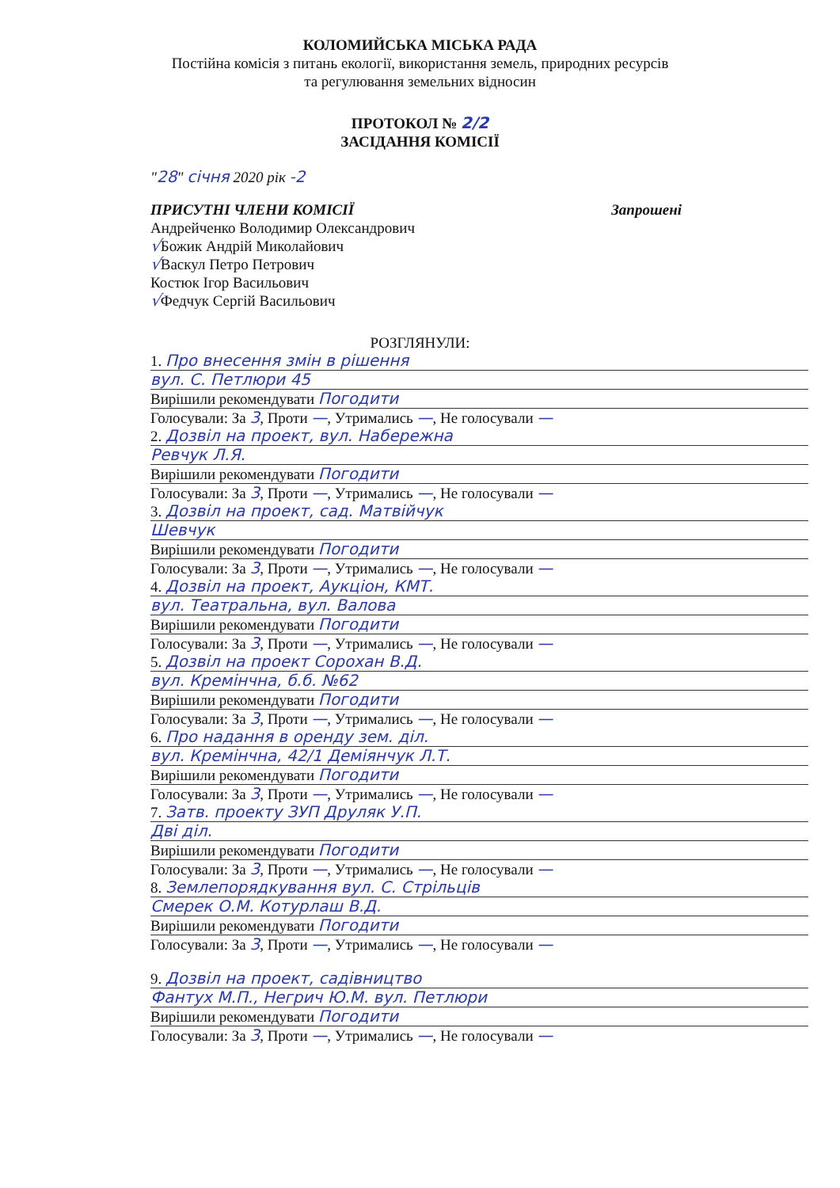КОЛОМИЙСЬКА МІСЬКА РАДА
Постійна комісія з питань екології, використання земель, природних ресурсів
та регулювання земельних відносин
ПРОТОКОЛ № 2/2
ЗАСІДАННЯ КОМІСІЇ
"28" січня 2020 рік -2
ПРИСУТНІ ЧЛЕНИ КОМІСІЇ Запрошені
Андрейченко Володимир Олександрович
√Божик Андрій Миколайович
√Васкул Петро Петрович
Костюк Ігор Васильович
√Федчук Сергій Васильович
РОЗГЛЯНУЛИ:
1. Про внесення змін в рішення
вул. С. Петлюри 45
Вирішили рекомендувати Погодити
Голосували: За 3, Проти —, Утримались —, Не голосували —
2. Дозвіл на проект, вул. Набережна
Ревчук Л.Я.
Вирішили рекомендувати Погодити
Голосували: За 3, Проти —, Утримались —, Не голосували —
3. Дозвіл на проект, сад. Матвійчук
Шевчук
Вирішили рекомендувати Погодити
Голосували: За 3, Проти —, Утримались —, Не голосували —
4. Дозвіл на проект, Аукціон, КМТ.
вул. Театральна, вул. Валова
Вирішили рекомендувати Погодити
Голосували: За 3, Проти —, Утримались —, Не голосували —
5. Дозвіл на проект Сорохан В.Д.
вул. Кремінчна, б.б. №62
Вирішили рекомендувати Погодити
Голосували: За 3, Проти —, Утримались —, Не голосували —
6. Про надання в оренду зем. діл.
вул. Кремінчна, 42/1 Деміянчук Л.Т.
Вирішили рекомендувати Погодити
Голосували: За 3, Проти —, Утримались —, Не голосували —
7. Затв. проекту ЗУП Друляк У.П.
Дві діл.
Вирішили рекомендувати Погодити
Голосували: За 3, Проти —, Утримались —, Не голосували —
8. Землепорядкування вул. С. Стрільців
Смерек О.М. Котурлаш В.Д.
Вирішили рекомендувати Погодити
Голосували: За 3, Проти —, Утримались —, Не голосували —
9. Дозвіл на проект, садівництво
Фантух М.П., Негрич Ю.М. вул. Петлюри
Вирішили рекомендувати Погодити
Голосували: За 3, Проти —, Утримались —, Не голосували —